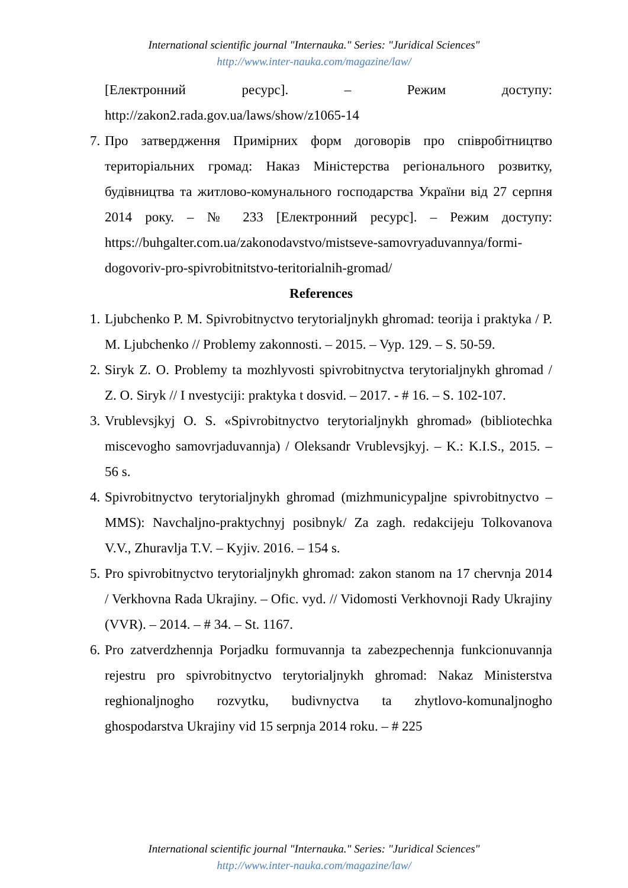International scientific journal "Internauka." Series: "Juridical Sciences"
http://www.inter-nauka.com/magazine/law/
[Електронний ресурс]. – Режим доступу: http://zakon2.rada.gov.ua/laws/show/z1065-14
7. Про затвердження Примірних форм договорів про співробітництво територіальних громад: Наказ Міністерства регіонального розвитку, будівництва та житлово-комунального господарства України від 27 серпня 2014 року. – № 233 [Електронний ресурс]. – Режим доступу: https://buhgalter.com.ua/zakonodavstvo/mistseve-samovryaduvannya/formi-dogovoriv-pro-spivrobitnitstvo-teritorialnih-gromad/
References
1. Ljubchenko P. M. Spivrobitnyctvo terytorialjnykh ghromad: teorija i praktyka / P. M. Ljubchenko // Problemy zakonnosti. – 2015. – Vyp. 129. – S. 50-59.
2. Siryk Z. O. Problemy ta mozhlyvosti spivrobitnyctva terytorialjnykh ghromad / Z. O. Siryk // I nvestyciji: praktyka t dosvid. – 2017. - # 16. – S. 102-107.
3. Vrublevsjkyj O. S. «Spivrobitnyctvo terytorialjnykh ghromad» (bibliotechka miscevogho samovrjaduvannja) / Oleksandr Vrublevsjkyj. – K.: K.I.S., 2015. – 56 s.
4. Spivrobitnyctvo terytorialjnykh ghromad (mizhmunicypaljne spivrobitnyctvo – MMS): Navchaljno-praktychnyj posibnyk/ Za zagh. redakcijeju Tolkovanova V.V., Zhuravlja T.V. – Kyjiv. 2016. – 154 s.
5. Pro spivrobitnyctvo terytorialjnykh ghromad: zakon stanom na 17 chervnja 2014 / Verkhovna Rada Ukrajiny. – Ofic. vyd. // Vidomosti Verkhovnoji Rady Ukrajiny (VVR). – 2014. – # 34. – St. 1167.
6. Pro zatverdzhennja Porjadku formuvannja ta zabezpechennja funkcionuvannja rejestru pro spivrobitnyctvo terytorialjnykh ghromad: Nakaz Ministerstva reghionaljnogho rozvytku, budivnyctva ta zhytlovo-komunaljnogho ghospodarstva Ukrajiny vid 15 serpnja 2014 roku. – # 225
International scientific journal "Internauka." Series: "Juridical Sciences"
http://www.inter-nauka.com/magazine/law/